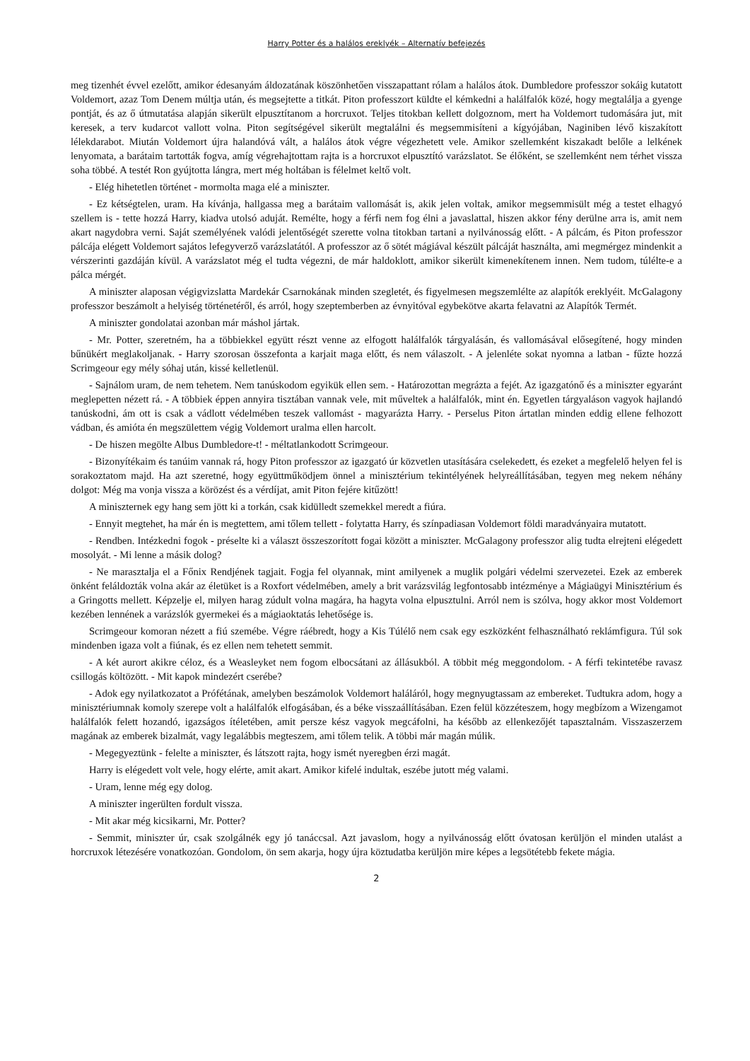Harry Potter és a halálos ereklyék – Alternatív befejezés
meg tizenhét évvel ezelőtt, amikor édesanyám áldozatának köszönhetően visszapattant rólam a halálos átok. Dumbledore professzor sokáig kutatott Voldemort, azaz Tom Denem múltja után, és megsejtette a titkát. Piton professzort küldte el kémkedni a halálfalók közé, hogy megtalálja a gyenge pontját, és az ő útmutatása alapján sikerült elpusztítanom a horcruxot. Teljes titokban kellett dolgoznom, mert ha Voldemort tudomására jut, mit keresek, a terv kudarcot vallott volna. Piton segítségével sikerült megtalálni és megsemmisíteni a kígyójában, Naginiben lévő kiszakított lélekdarabot. Miután Voldemort újra halandóvá vált, a halálos átok végre végezhetett vele. Amikor szellemként kiszakadt belőle a lelkének lenyomata, a barátaim tartották fogva, amíg végrehajtottam rajta is a horcruxot elpusztító varázslatot. Se élőként, se szellemként nem térhet vissza soha többé. A testét Ron gyújtotta lángra, mert még holtában is félelmet keltő volt.
- Elég hihetetlen történet - mormolta maga elé a miniszter.
- Ez kétségtelen, uram. Ha kívánja, hallgassa meg a barátaim vallomását is, akik jelen voltak, amikor megsemmisült még a testet elhagyó szellem is - tette hozzá Harry, kiadva utolsó aduját. Remélte, hogy a férfi nem fog élni a javaslattal, hiszen akkor fény derülne arra is, amit nem akart nagydobra verni. Saját személyének valódi jelentőségét szerette volna titokban tartani a nyilvánosság előtt. - A pálcám, és Piton professzor pálcája elégett Voldemort sajátos lefegyverző varázslatától. A professzor az ő sötét mágiával készült pálcáját használta, ami megmérgez mindenkit a vérszerinti gazdáján kívül. A varázslatot még el tudta végezni, de már haldoklott, amikor sikerült kimenekítenem innen. Nem tudom, túlélte-e a pálca mérgét.
A miniszter alaposan végigvizslatta Mardekár Csarnokának minden szegletét, és figyelmesen megszemlélte az alapítók ereklyéit. McGalagony professzor beszámolt a helyiség történetéről, és arról, hogy szeptemberben az évnyitóval egybekötve akarta felavatni az Alapítók Termét.
A miniszter gondolatai azonban már máshol jártak.
- Mr. Potter, szeretném, ha a többiekkel együtt részt venne az elfogott halálfalók tárgyalásán, és vallomásával elősegítené, hogy minden bűnükért meglakoljanak. - Harry szorosan összefonta a karjait maga előtt, és nem válaszolt. - A jelenléte sokat nyomna a latban - fűzte hozzá Scrimgeour egy mély sóhaj után, kissé kelletlenül.
- Sajnálom uram, de nem tehetem. Nem tanúskodom egyikük ellen sem. - Határozottan megrázta a fejét. Az igazgatónő és a miniszter egyaránt meglepetten nézett rá. - A többiek éppen annyira tisztában vannak vele, mit műveltek a halálfalók, mint én. Egyetlen tárgyaláson vagyok hajlandó tanúskodni, ám ott is csak a vádlott védelmében teszek vallomást - magyarázta Harry. - Perselus Piton ártatlan minden eddig ellene felhozott vádban, és amióta én megszülettem végig Voldemort uralma ellen harcolt.
- De hiszen megölte Albus Dumbledore-t! - méltatlankodott Scrimgeour.
- Bizonyítékaim és tanúim vannak rá, hogy Piton professzor az igazgató úr közvetlen utasítására cselekedett, és ezeket a megfelelő helyen fel is sorakoztatom majd. Ha azt szeretné, hogy együttműködjem önnel a minisztérium tekintélyének helyreállításában, tegyen meg nekem néhány dolgot: Még ma vonja vissza a körözést és a vérdíjat, amit Piton fejére kitűzött!
A miniszternek egy hang sem jött ki a torkán, csak kidülledt szemekkel meredt a fiúra.
- Ennyit megtehet, ha már én is megtettem, ami tőlem tellett - folytatta Harry, és színpadiasan Voldemort földi maradványaira mutatott.
- Rendben. Intézkedni fogok - préselte ki a választ összeszorított fogai között a miniszter. McGalagony professzor alig tudta elrejteni elégedett mosolyát. - Mi lenne a másik dolog?
- Ne marasztalja el a Főnix Rendjének tagjait. Fogja fel olyannak, mint amilyenek a muglik polgári védelmi szervezetei. Ezek az emberek önként feláldozták volna akár az életüket is a Roxfort védelmében, amely a brit varázsvilág legfontosabb intézménye a Mágiaügyi Minisztérium és a Gringotts mellett. Képzelje el, milyen harag zúdult volna magára, ha hagyta volna elpusztulni. Arról nem is szólva, hogy akkor most Voldemort kezében lennének a varázslók gyermekei és a mágiaoktatás lehetősége is.
Scrimgeour komoran nézett a fiú szemébe. Végre ráébredt, hogy a Kis Túlélő nem csak egy eszközként felhasználható reklámfigura. Túl sok mindenben igaza volt a fiúnak, és ez ellen nem tehetett semmit.
- A két aurort akikre céloz, és a Weasleyket nem fogom elbocsátani az állásukból. A többit még meggondolom. - A férfi tekintetébe ravasz csillogás költözött. - Mit kapok mindezért cserébe?
- Adok egy nyilatkozatot a Prófétának, amelyben beszámolok Voldemort haláláról, hogy megnyugtassam az embereket. Tudtukra adom, hogy a minisztériumnak komoly szerepe volt a halálfalók elfogásában, és a béke visszaállításában. Ezen felül közzéteszem, hogy megbízom a Wizengamot halálfalók felett hozandó, igazságos ítéletében, amit persze kész vagyok megcáfolni, ha később az ellenkezőjét tapasztalnám. Visszaszerzem magának az emberek bizalmát, vagy legalábbis megteszem, ami tőlem telik. A többi már magán múlik.
- Megegyeztünk - felelte a miniszter, és látszott rajta, hogy ismét nyeregben érzi magát.
Harry is elégedett volt vele, hogy elérte, amit akart. Amikor kifelé indultak, eszébe jutott még valami.
- Uram, lenne még egy dolog.
A miniszter ingerülten fordult vissza.
- Mit akar még kicsikarni, Mr. Potter?
- Semmit, miniszter úr, csak szolgálnék egy jó tanáccsal. Azt javaslom, hogy a nyilvánosság előtt óvatosan kerüljön el minden utalást a horcruxok létezésére vonatkozóan. Gondolom, ön sem akarja, hogy újra köztudatba kerüljön mire képes a legsötétebb fekete mágia.
2